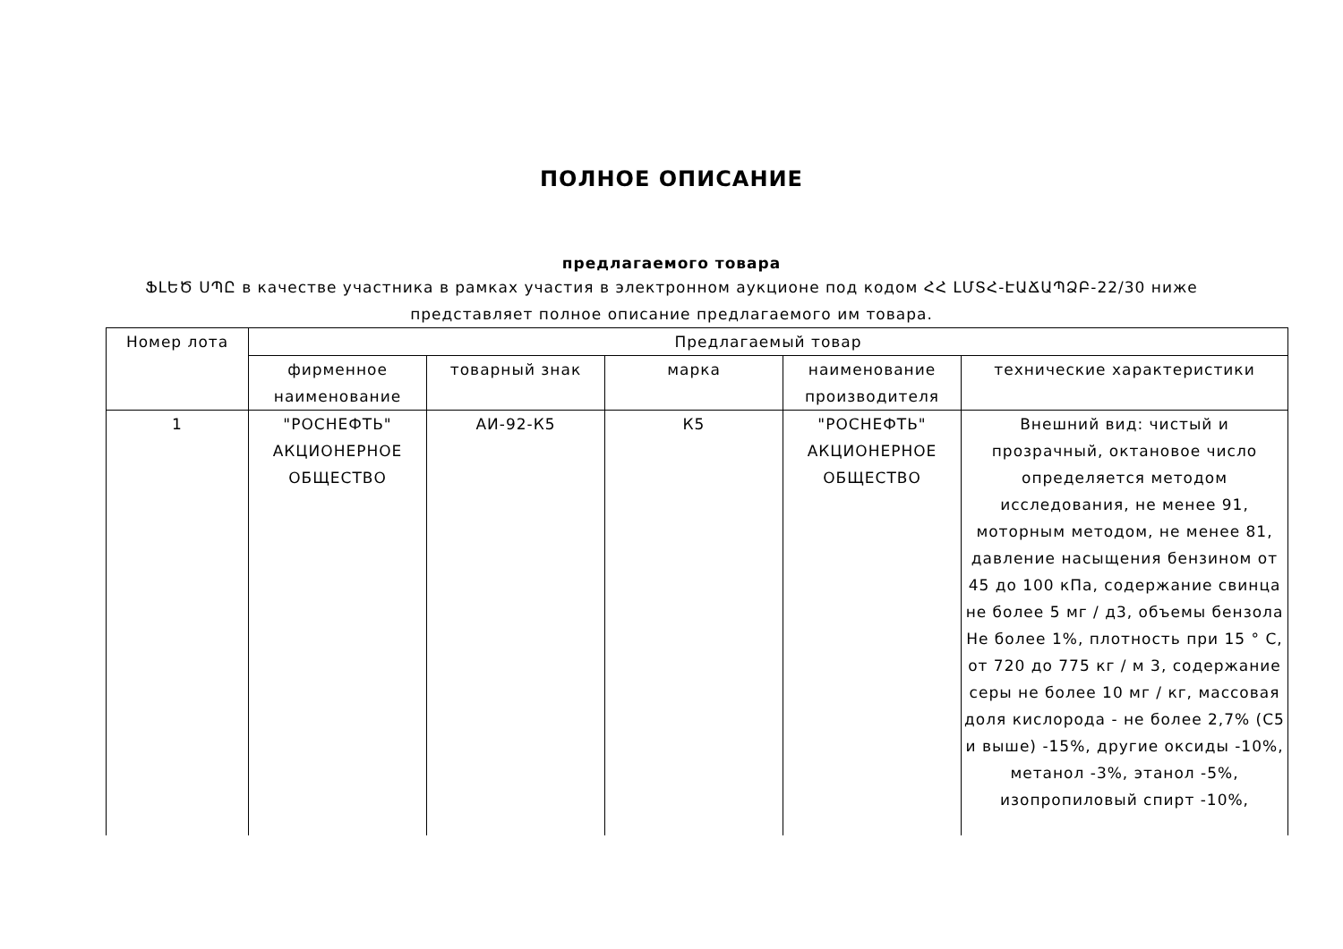ПОЛНОЕ ОПИСАНИЕ
предлагаемого товара
ՖԼԵԾ ՍՊԸ в качестве участника в рамках участия в электронном аукционе под кодом ՀՀ ԼՄՏՀ-ԷԱՃԱՊՁԲ-22/30 ниже представляет полное описание предлагаемого им товара.
| Номер лота | Предлагаемый товар | | | | |
| --- | --- | --- | --- | --- | --- |
| | фирменное наименование | товарный знак | марка | наименование производителя | технические характеристики |
| 1 | "РОСНЕФТЬ" АКЦИОНЕРНОЕ ОБЩЕСТВО | АИ-92-К5 | К5 | "РОСНЕФТЬ" АКЦИОНЕРНОЕ ОБЩЕСТВО | Внешний вид: чистый и прозрачный, октановое число определяется методом исследования, не менее 91, моторным методом, не менее 81, давление насыщения бензином от 45 до 100 кПа, содержание свинца не более 5 мг / д3, объемы бензола Не более 1%, плотность при 15 ° C, от 720 до 775 кг / м 3, содержание серы не более 10 мг / кг, массовая доля кислорода - не более 2,7% (C5 и выше) -15%, другие оксиды -10%, метанол -3%, этанол -5%, изопропиловый спирт -10%, |